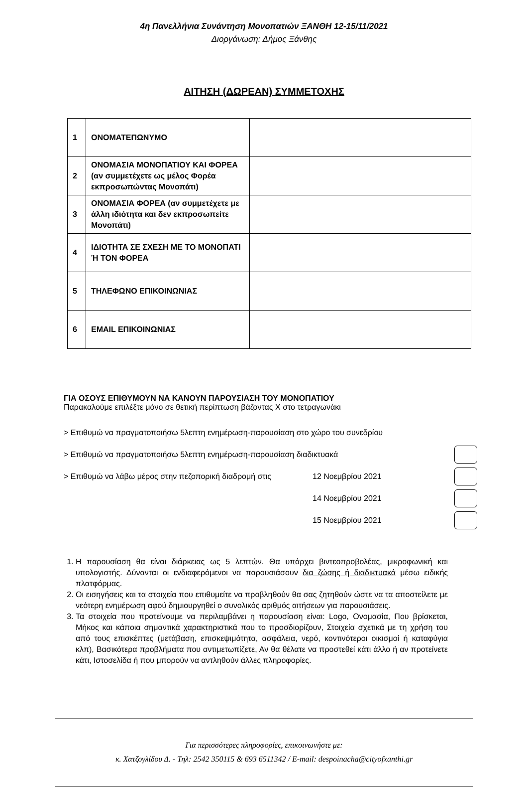4η Πανελλήνια Συνάντηση Μονοπατιών ΞΑΝΘΗ 12-15/11/2021
Διοργάνωση: Δήμος Ξάνθης
ΑΙΤΗΣΗ (ΔΩΡΕΑΝ) ΣΥΜΜΕΤΟΧΗΣ
| 1 | ΟΝΟΜΑΤΕΠΩΝΥΜΟ | |
| 2 | ΟΝΟΜΑΣΙΑ ΜΟΝΟΠΑΤΙΟΥ ΚΑΙ ΦΟΡΕΑ (αν συμμετέχετε ως μέλος Φορέα εκπροσωπώντας Μονοπάτι) | |
| 3 | ΟΝΟΜΑΣΙΑ ΦΟΡΕΑ (αν συμμετέχετε με άλλη ιδιότητα και δεν εκπροσωπείτε Μονοπάτι) | |
| 4 | ΙΔΙΟΤΗΤΑ ΣΕ ΣΧΕΣΗ ΜΕ ΤΟ ΜΟΝΟΠΑΤΙ Ή ΤΟΝ ΦΟΡΕΑ | |
| 5 | ΤΗΛΕΦΩΝΟ ΕΠΙΚΟΙΝΩΝΙΑΣ | |
| 6 | EMAIL ΕΠΙΚΟΙΝΩΝΙΑΣ | |
ΓΙΑ ΟΣΟΥΣ ΕΠΙΘΥΜΟΥΝ ΝΑ ΚΑΝΟΥΝ ΠΑΡΟΥΣΙΑΣΗ ΤΟΥ ΜΟΝΟΠΑΤΙΟΥ
Παρακαλούμε επιλέξτε μόνο σε θετική περίπτωση βάζοντας Χ στο τετραγωνάκι
> Επιθυμώ να πραγματοποιήσω 5λεπτη ενημέρωση-παρουσίαση στο χώρο του συνεδρίου
> Επιθυμώ να πραγματοποιήσω 5λεπτη ενημέρωση-παρουσίαση διαδικτυακά
> Επιθυμώ να λάβω μέρος στην πεζοπορική διαδρομή στις 12 Νοεμβρίου 2021
14 Νοεμβρίου 2021
15 Νοεμβρίου 2021
1. Η παρουσίαση θα είναι διάρκειας ως 5 λεπτών. Θα υπάρχει βιντεοπροβολέας, μικροφωνική και υπολογιστής. Δύνανται οι ενδιαφερόμενοι να παρουσιάσουν δια ζώσης ή διαδικτυακά μέσω ειδικής πλατφόρμας.
2. Οι εισηγήσεις και τα στοιχεία που επιθυμείτε να προβληθούν θα σας ζητηθούν ώστε να τα αποστείλετε με νεότερη ενημέρωση αφού δημιουργηθεί ο συνολικός αριθμός αιτήσεων για παρουσιάσεις.
3. Τα στοιχεία που προτείνουμε να περιλαμβάνει η παρουσίαση είναι: Logo, Ονομασία, Που βρίσκεται, Μήκος και κάποια σημαντικά χαρακτηριστικά που το προσδιορίζουν, Στοιχεία σχετικά με τη χρήση του από τους επισκέπτες (μετάβαση, επισκεψιμότητα, ασφάλεια, νερό, κοντινότεροι οικισμοί ή καταφύγια κλπ), Βασικότερα προβλήματα που αντιμετωπίζετε, Αν θα θέλατε να προστεθεί κάτι άλλο ή αν προτείνετε κάτι, Ιστοσελίδα ή που μπορούν να αντληθούν άλλες πληροφορίες.
Για περισσότερες πληροφορίες, επικοινωνήστε με:
κ. Χατζογλίδου Δ. - Τηλ: 2542 350115 & 693 6511342 / E-mail: despoinacha@cityofxanthi.gr